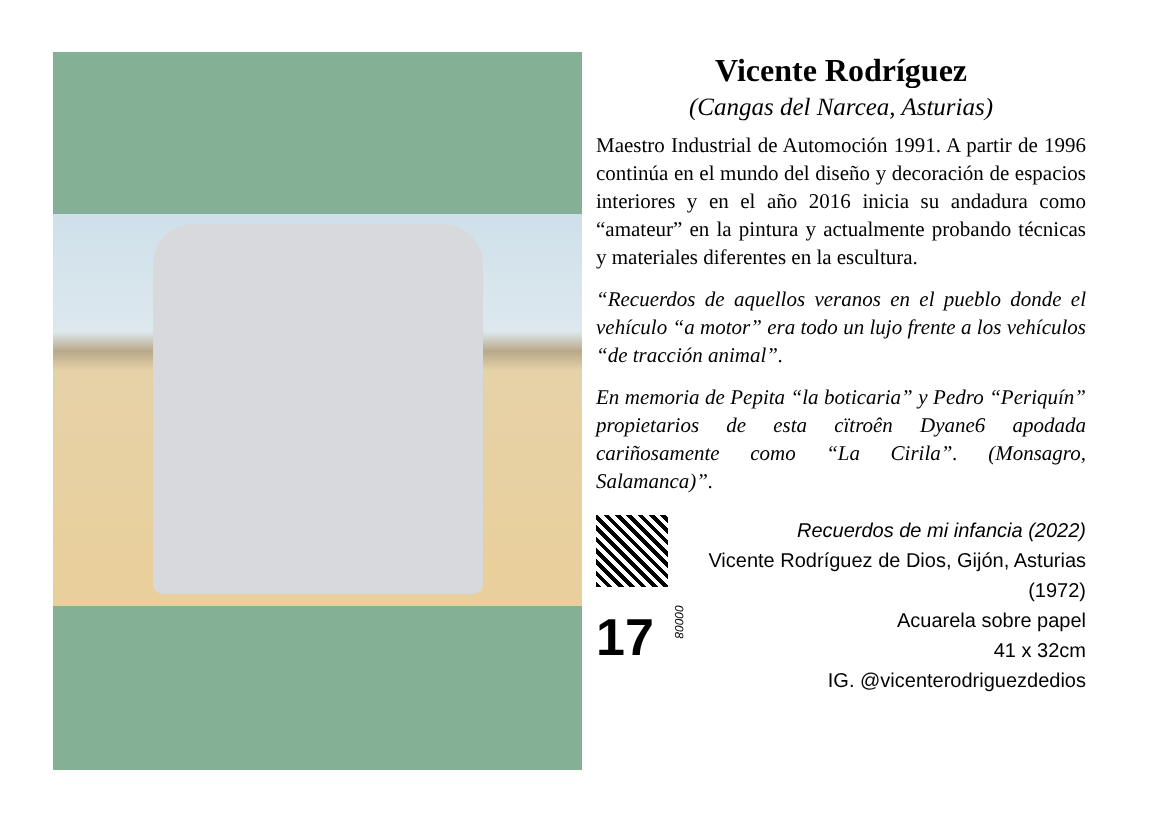Vicente Rodríguez
(Cangas del Narcea, Asturias)
Maestro Industrial de Automoción 1991. A partir de 1996 continúa en el mundo del diseño y decoración de espacios interiores y en el año 2016 inicia su andadura como “amateur” en la pintura y actualmente probando técnicas y materiales diferentes en la escultura.
“Recuerdos de aquellos veranos en el pueblo donde el vehículo “a motor” era todo un lujo frente a los vehículos “de tracción animal”.
En memoria de Pepita “la boticaria” y Pedro “Periquín” propietarios de esta cïtroên Dyane6 apodada cariñosamente como “La Cirila”. (Monsagro, Salamanca)”.
17
00008
Recuerdos de mi infancia (2022)
Vicente Rodríguez de Dios, Gijón, Asturias (1972)
Acuarela sobre papel
41 x 32cm
IG. @vicenterodriguezdedios